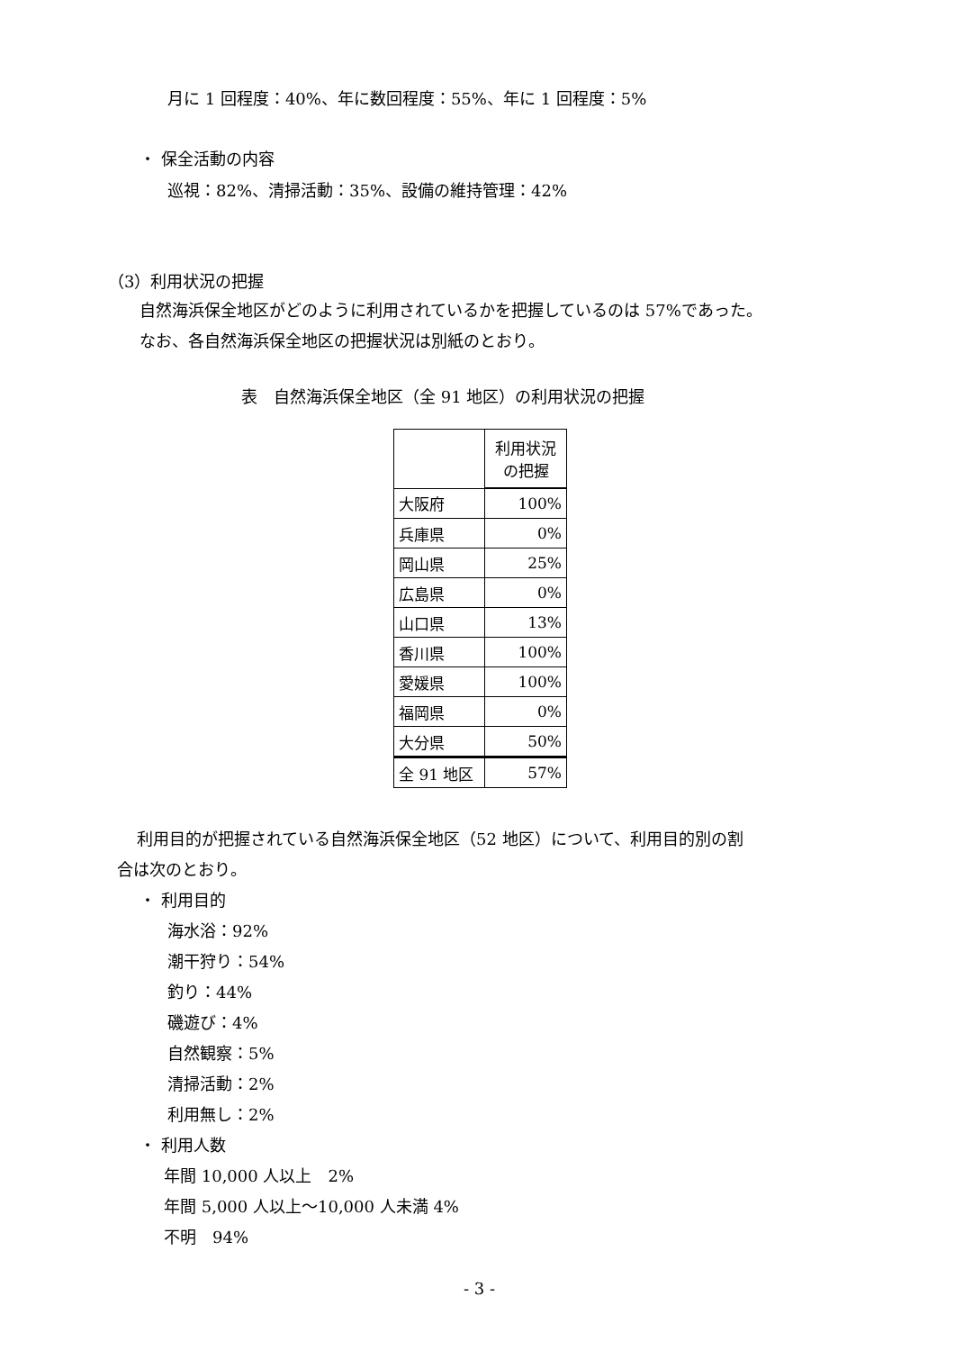月に 1 回程度：40%、年に数回程度：55%、年に 1 回程度：5%
・ 保全活動の内容
巡視：82%、清掃活動：35%、設備の維持管理：42%
（3）利用状況の把握
自然海浜保全地区がどのように利用されているかを把握しているのは 57%であった。
なお、各自然海浜保全地区の把握状況は別紙のとおり。
表　自然海浜保全地区（全 91 地区）の利用状況の把握
| | 利用状況 の把握 |
| 大阪府 | 100% |
| 兵庫県 | 0% |
| 岡山県 | 25% |
| 広島県 | 0% |
| 山口県 | 13% |
| 香川県 | 100% |
| 愛媛県 | 100% |
| 福岡県 | 0% |
| 大分県 | 50% |
| 全 91 地区 | 57% |
利用目的が把握されている自然海浜保全地区（52 地区）について、利用目的別の割
合は次のとおり。
・ 利用目的
海水浴：92%
潮干狩り：54%
釣り：44%
磯遊び：4%
自然観察：5%
清掃活動：2%
利用無し：2%
・ 利用人数
年間 10,000 人以上　2%
年間 5,000 人以上～10,000 人未満 4%
不明　94%
- 3 -